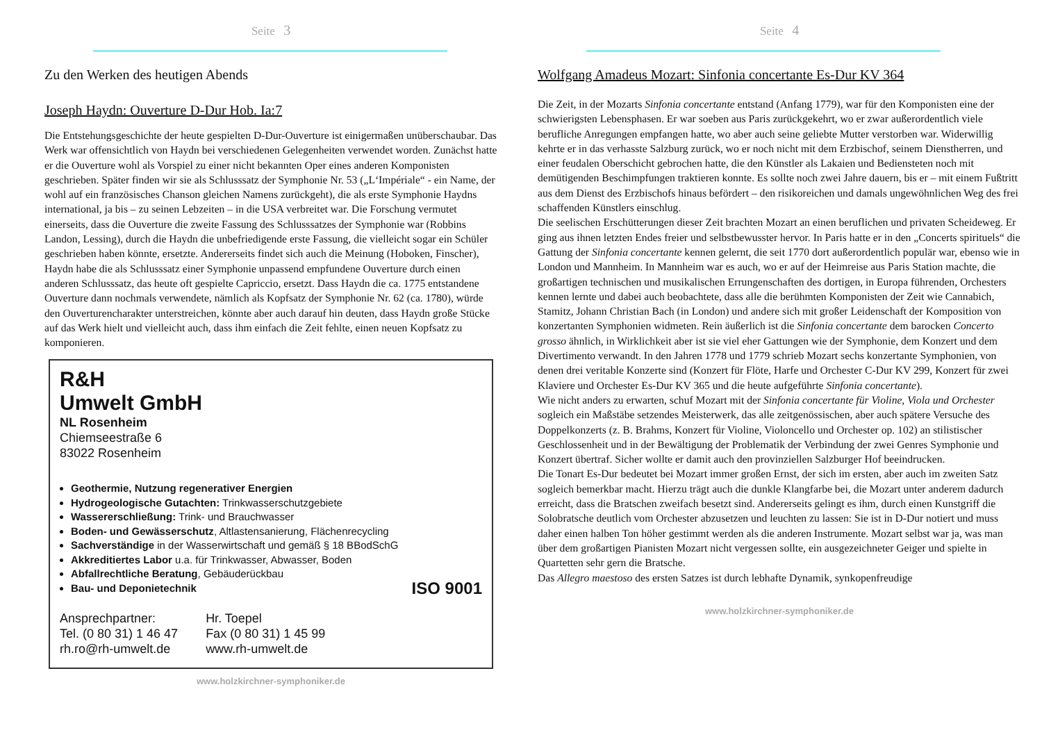Seite 3
Zu den Werken des heutigen Abends
Joseph Haydn: Ouverture D-Dur Hob. Ia:7
Die Entstehungsgeschichte der heute gespielten D-Dur-Ouverture ist einigermaßen unüberschaubar. Das Werk war offensichtlich von Haydn bei verschiedenen Gelegenheiten verwendet worden. Zunächst hatte er die Ouverture wohl als Vorspiel zu einer nicht bekannten Oper eines anderen Komponisten geschrieben. Später finden wir sie als Schlusssatz der Symphonie Nr. 53 („L‘Impériale“ - ein Name, der wohl auf ein französisches Chanson gleichen Namens zurückgeht), die als erste Symphonie Haydns international, ja bis – zu seinen Lebzeiten – in die USA verbreitet war. Die Forschung vermutet einerseits, dass die Ouverture die zweite Fassung des Schlusssatzes der Symphonie war (Robbins Landon, Lessing), durch die Haydn die unbefriedigende erste Fassung, die vielleicht sogar ein Schüler geschrieben haben könnte, ersetzte. Andererseits findet sich auch die Meinung (Hoboken, Finscher), Haydn habe die als Schlusssatz einer Symphonie unpassend empfundene Ouverture durch einen anderen Schlusssatz, das heute oft gespielte Capriccio, ersetzt. Dass Haydn die ca. 1775 entstandene Ouverture dann nochmals verwendete, nämlich als Kopfsatz der Symphonie Nr. 62 (ca. 1780), würde den Ouverturencharakter unterstreichen, könnte aber auch darauf hin deuten, dass Haydn große Stücke auf das Werk hielt und vielleicht auch, dass ihm einfach die Zeit fehlte, einen neuen Kopfsatz zu komponieren.
R&H
Umwelt GmbH
NL Rosenheim
Chiemseestraße 6
83022 Rosenheim
Geothermie, Nutzung regenerativer Energien
Hydrogeologische Gutachten: Trinkwasserschutzgebiete
Wassererschließung: Trink- und Brauchwasser
Boden- und Gewässerschutz, Altlastensanierung, Flächenrecycling
Sachverständige in der Wasserwirtschaft und gemäß § 18 BBodSchG
Akkreditiertes Labor u.a. für Trinkwasser, Abwasser, Boden
Abfallrechtliche Beratung, Gebäuderückbau
Bau- und Deponietechnik ISO 9001
Ansprechpartner:
Tel. (0 80 31) 1 46 47
rh.ro@rh-umwelt.de
Hr. Toepel
Fax (0 80 31) 1 45 99
www.rh-umwelt.de
www.holzkirchner-symphoniker.de
Seite 4
Wolfgang Amadeus Mozart: Sinfonia concertante Es-Dur KV 364
Die Zeit, in der Mozarts Sinfonia concertante entstand (Anfang 1779), war für den Komponisten eine der schwierigsten Lebensphasen. Er war soeben aus Paris zurückgekehrt, wo er zwar außerordentlich viele berufliche Anregungen empfangen hatte, wo aber auch seine geliebte Mutter verstorben war. Widerwillig kehrte er in das verhasste Salzburg zurück, wo er noch nicht mit dem Erzbischof, seinem Dienstherren, und einer feudalen Oberschicht gebrochen hatte, die den Künstler als Lakaien und Bediensteten noch mit demütigenden Beschimpfungen traktieren konnte. Es sollte noch zwei Jahre dauern, bis er – mit einem Fußtritt aus dem Dienst des Erzbischofs hinaus befördert – den risikoreichen und damals ungewöhnlichen Weg des frei schaffenden Künstlers einschlug.
Die seelischen Erschütterungen dieser Zeit brachten Mozart an einen beruflichen und privaten Scheideweg. Er ging aus ihnen letzten Endes freier und selbstbewusster hervor. In Paris hatte er in den „Concerts spirituels“ die Gattung der Sinfonia concertante kennen gelernt, die seit 1770 dort außerordentlich populär war, ebenso wie in London und Mannheim. In Mannheim war es auch, wo er auf der Heimreise aus Paris Station machte, die großartigen technischen und musikalischen Errungenschaften des dortigen, in Europa führenden, Orchesters kennen lernte und dabei auch beobachtete, dass alle die berühmten Komponisten der Zeit wie Cannabich, Stamitz, Johann Christian Bach (in London) und andere sich mit großer Leidenschaft der Komposition von konzertanten Symphonien widmeten. Rein äußerlich ist die Sinfonia concertante dem barocken Concerto grosso ähnlich, in Wirklichkeit aber ist sie viel eher Gattungen wie der Symphonie, dem Konzert und dem Divertimento verwandt. In den Jahren 1778 und 1779 schrieb Mozart sechs konzertante Symphonien, von denen drei veritable Konzerte sind (Konzert für Flöte, Harfe und Orchester C-Dur KV 299, Konzert für zwei Klaviere und Orchester Es-Dur KV 365 und die heute aufgeführte Sinfonia concertante).
Wie nicht anders zu erwarten, schuf Mozart mit der Sinfonia concertante für Violine, Viola und Orchester sogleich ein Maßstäbe setzendes Meisterwerk, das alle zeitgenössischen, aber auch spätere Versuche des Doppelkonzerts (z. B. Brahms, Konzert für Violine, Violoncello und Orchester op. 102) an stilistischer Geschlossenheit und in der Bewältigung der Problematik der Verbindung der zwei Genres Symphonie und Konzert übertraf. Sicher wollte er damit auch den provinziellen Salzburger Hof beeindrucken.
Die Tonart Es-Dur bedeutet bei Mozart immer großen Ernst, der sich im ersten, aber auch im zweiten Satz sogleich bemerkbar macht. Hierzu trägt auch die dunkle Klangfarbe bei, die Mozart unter anderem dadurch erreicht, dass die Bratschen zweifach besetzt sind. Andererseits gelingt es ihm, durch einen Kunstgriff die Solobratsche deutlich vom Orchester abzusetzen und leuchten zu lassen: Sie ist in D-Dur notiert und muss daher einen halben Ton höher gestimmt werden als die anderen Instrumente. Mozart selbst war ja, was man über dem großartigen Pianisten Mozart nicht vergessen sollte, ein ausgezeichneter Geiger und spielte in Quartetten sehr gern die Bratsche.
Das Allegro maestoso des ersten Satzes ist durch lebhafte Dynamik, synkopenfreudige
www.holzkirchner-symphoniker.de